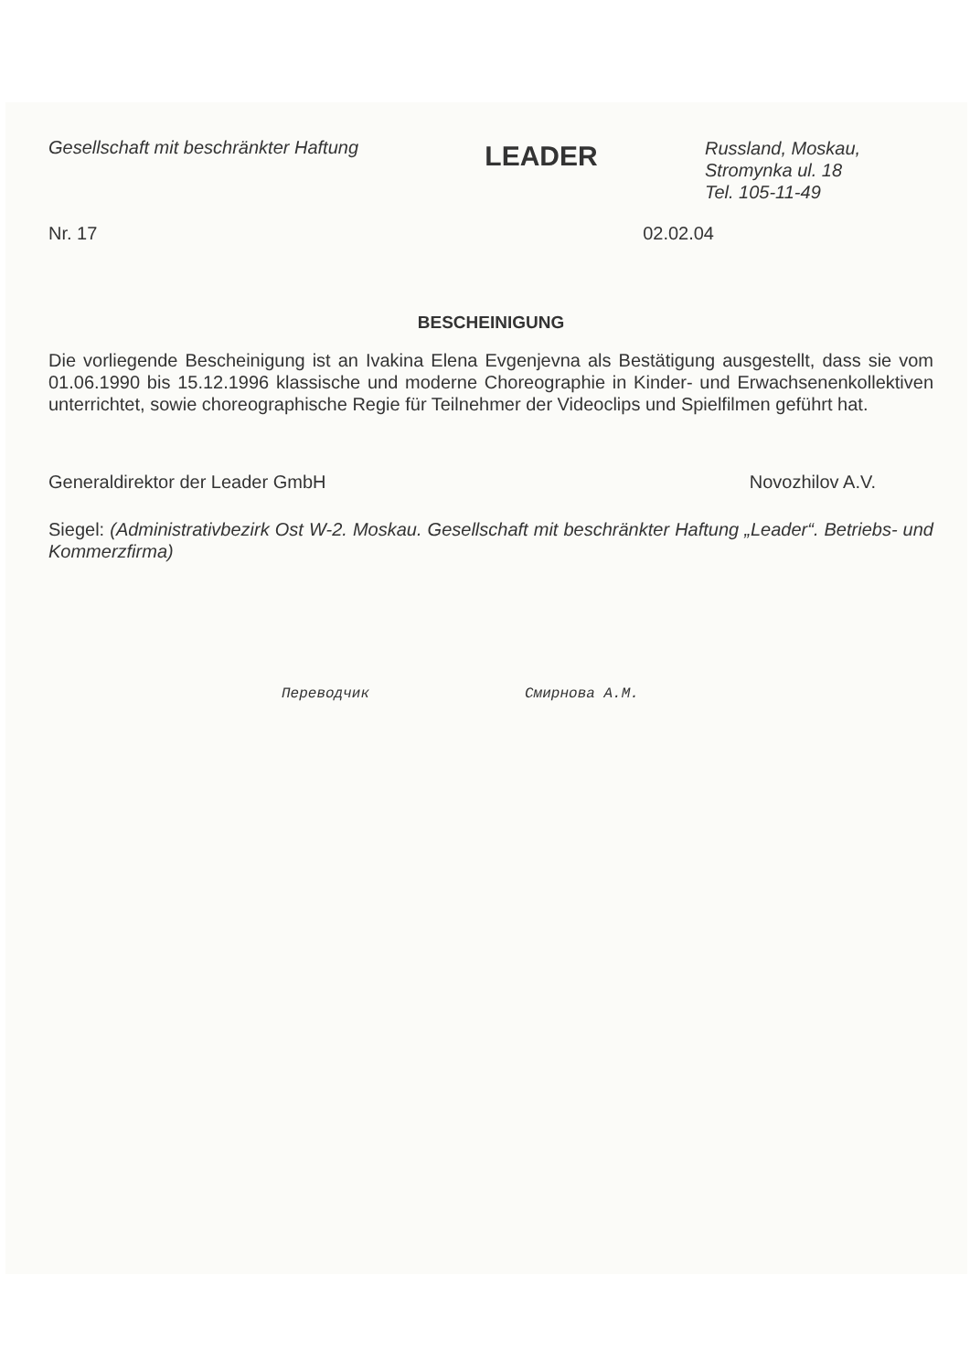Gesellschaft mit beschränkter Haftung
LEADER
Russland, Moskau,
Stromynka ul. 18
Tel. 105-11-49
Nr. 17 02.02.04
BESCHEINIGUNG
Die vorliegende Bescheinigung ist an Ivakina Elena Evgenjevna als Bestätigung ausgestellt, dass sie vom 01.06.1990 bis 15.12.1996 klassische und moderne Choreographie in Kinder- und Erwachsenenkollektiven unterrichtet, sowie choreographische Regie für Teilnehmer der Videoclips und Spielfilmen geführt hat.
Generaldirektor der Leader GmbH Novozhilov A.V.
Siegel: (Administrativbezirk Ost W-2. Moskau. Gesellschaft mit beschränkter Haftung „Leader“. Betriebs- und Kommerzfirma)
Переводчик Смирнова А.М.